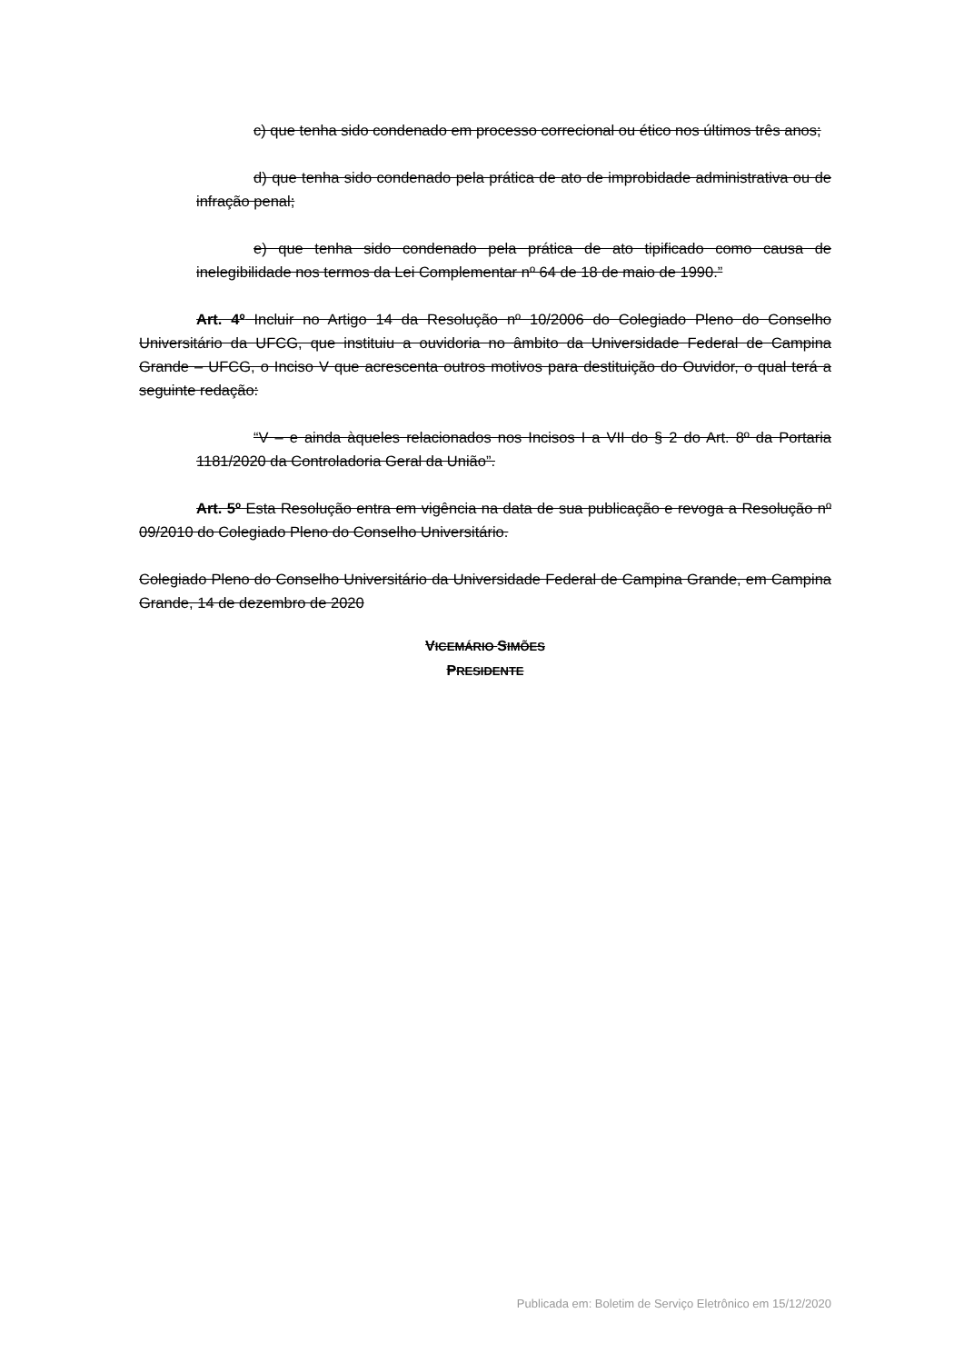c) que tenha sido condenado em processo correcional ou ético nos últimos três anos;
d) que tenha sido condenado pela prática de ato de improbidade administrativa ou de infração penal;
e) que tenha sido condenado pela prática de ato tipificado como causa de inelegibilidade nos termos da Lei Complementar nº 64 de 18 de maio de 1990.”
Art. 4º Incluir no Artigo 14 da Resolução nº 10/2006 do Colegiado Pleno do Conselho Universitário da UFCG, que instituiu a ouvidoria no âmbito da Universidade Federal de Campina Grande – UFCG, o Inciso V que acrescenta outros motivos para destituição do Ouvidor, o qual terá a seguinte redação:
“V – e ainda àqueles relacionados nos Incisos I a VII do § 2 do Art. 8º da Portaria 1181/2020 da Controladoria Geral da União”.
Art. 5º Esta Resolução entra em vigência na data de sua publicação e revoga a Resolução nº 09/2010 do Colegiado Pleno do Conselho Universitário.
Colegiado Pleno do Conselho Universitário da Universidade Federal de Campina Grande, em Campina Grande, 14 de dezembro de 2020
VICEMÁRIO SIMÕES
PRESIDENTE
Publicada em: Boletim de Serviço Eletrônico em 15/12/2020